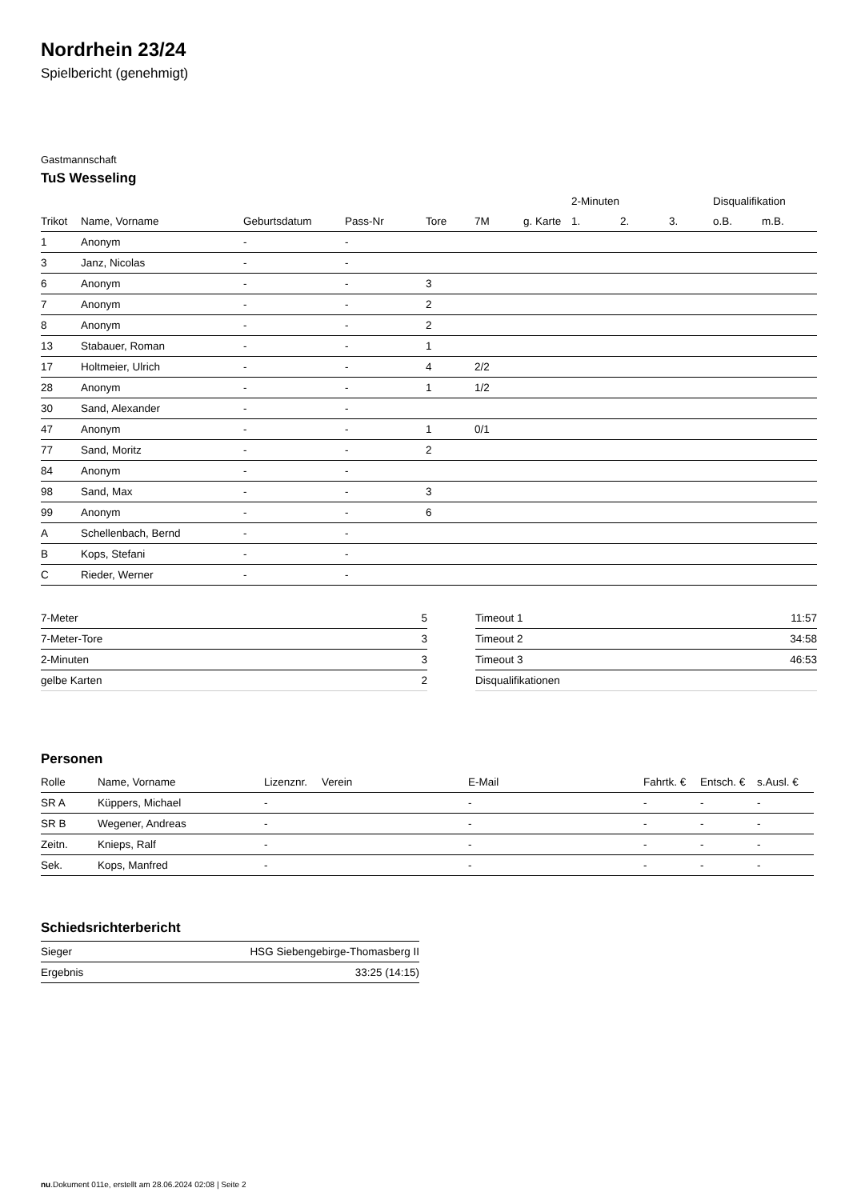Nordrhein 23/24
Spielbericht (genehmigt)
Gastmannschaft
TuS Wesseling
| | | | | | | | 2-Minuten | | | Disqualifikation | |
| --- | --- | --- | --- | --- | --- | --- | --- | --- | --- | --- | --- |
| Trikot | Name, Vorname | Geburtsdatum | Pass-Nr | Tore | 7M | g. Karte | 1. | 2. | 3. | o.B. | m.B. |
| 1 | Anonym | - | - | | | | | | | | |
| 3 | Janz, Nicolas | - | - | | | | | | | | |
| 6 | Anonym | - | - | 3 | | | | | | | |
| 7 | Anonym | - | - | 2 | | | | | | | |
| 8 | Anonym | - | - | 2 | | | | | | | |
| 13 | Stabauer, Roman | - | - | 1 | | | | | | | |
| 17 | Holtmeier, Ulrich | - | - | 4 | 2/2 | | | | | | |
| 28 | Anonym | - | - | 1 | 1/2 | | | | | | |
| 30 | Sand, Alexander | - | - | | | | | | | | |
| 47 | Anonym | - | - | 1 | 0/1 | | | | | | |
| 77 | Sand, Moritz | - | - | 2 | | | | | | | |
| 84 | Anonym | - | - | | | | | | | | |
| 98 | Sand, Max | - | - | 3 | | | | | | | |
| 99 | Anonym | - | - | 6 | | | | | | | |
| A | Schellenbach, Bernd | - | - | | | | | | | | |
| B | Kops, Stefani | - | - | | | | | | | | |
| C | Rieder, Werner | - | - | | | | | | | | |
| 7-Meter | 5 |
| 7-Meter-Tore | 3 |
| 2-Minuten | 3 |
| gelbe Karten | 2 |
| Timeout 1 | 11:57 |
| Timeout 2 | 34:58 |
| Timeout 3 | 46:53 |
| Disqualifikationen | |
Personen
| Rolle | Name, Vorname | Lizenznr. | Verein | E-Mail | Fahrtk. € | Entsch. € | s.Ausl. € |
| --- | --- | --- | --- | --- | --- | --- | --- |
| SR A | Küppers, Michael | - | | - | - | - | - |
| SR B | Wegener, Andreas | - | | - | - | - | - |
| Zeitn. | Knieps, Ralf | - | | - | - | - | - |
| Sek. | Kops, Manfred | - | | - | - | - | - |
Schiedsrichterbericht
| Sieger | HSG Siebengebirge-Thomasberg II |
| Ergebnis | 33:25 (14:15) |
nu.Dokument 011e, erstellt am 28.06.2024 02:08 | Seite 2